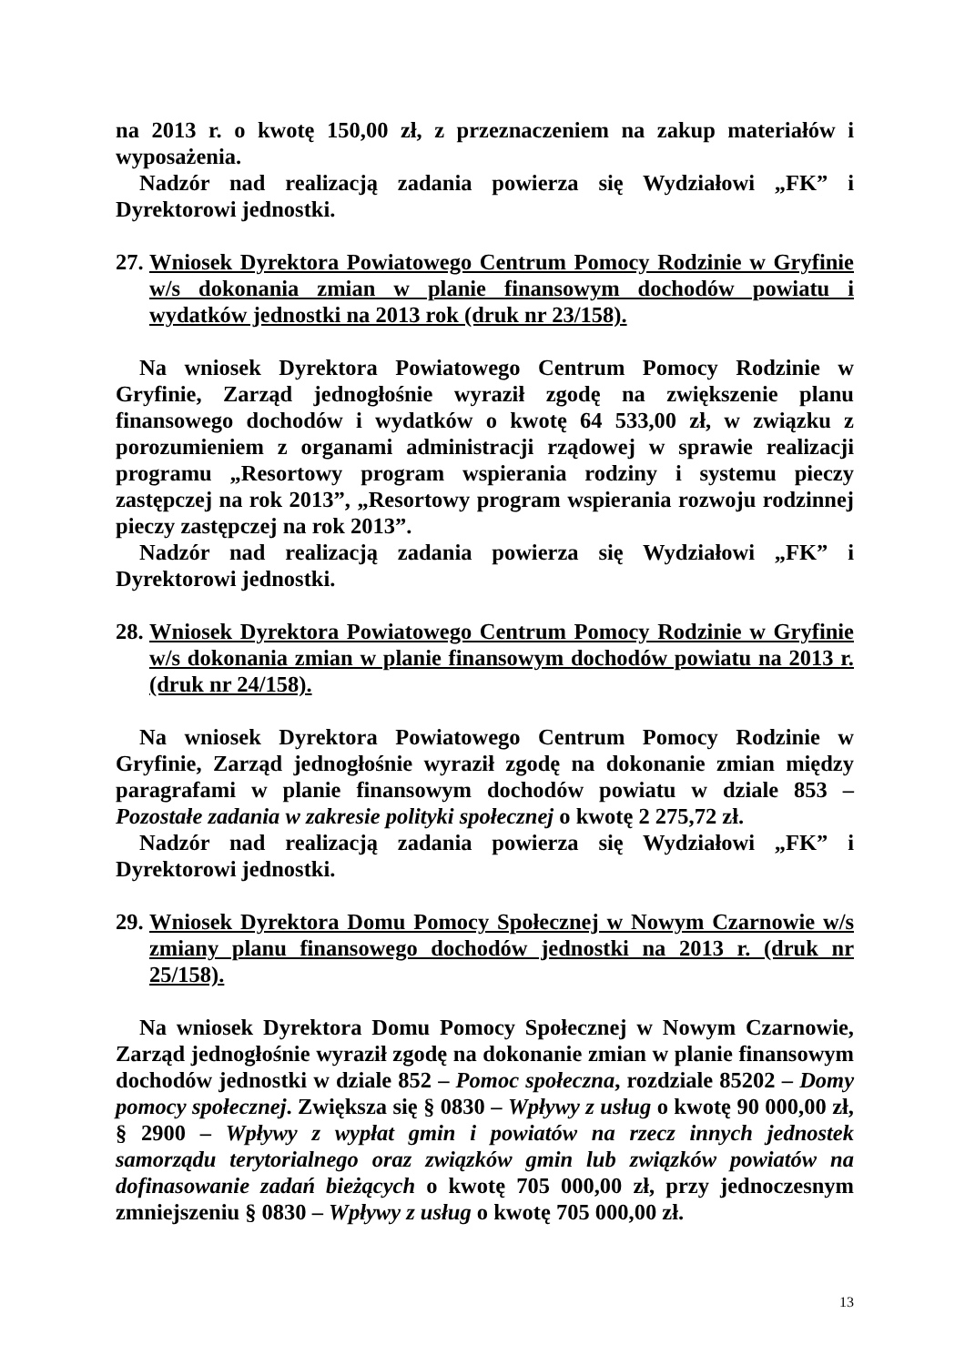na 2013 r. o kwotę 150,00 zł, z przeznaczeniem na zakup materiałów i wyposażenia.
Nadzór nad realizacją zadania powierza się Wydziałowi „FK” i Dyrektorowi jednostki.
27.
Wniosek Dyrektora Powiatowego Centrum Pomocy Rodzinie w Gryfinie w/s dokonania zmian w planie finansowym dochodów powiatu i wydatków jednostki na 2013 rok (druk nr 23/158).
Na wniosek Dyrektora Powiatowego Centrum Pomocy Rodzinie w Gryfinie, Zarząd jednogłośnie wyraził zgodę na zwiększenie planu finansowego dochodów i wydatków o kwotę 64 533,00 zł, w związku z porozumieniem z organami administracji rządowej w sprawie realizacji programu „Resortowy program wspierania rodziny i systemu pieczy zastępczej na rok 2013”, „Resortowy program wspierania rozwoju rodzinnej pieczy zastępczej na rok 2013”.
Nadzór nad realizacją zadania powierza się Wydziałowi „FK” i Dyrektorowi jednostki.
28.
Wniosek Dyrektora Powiatowego Centrum Pomocy Rodzinie w Gryfinie w/s dokonania zmian w planie finansowym dochodów powiatu na 2013 r. (druk nr 24/158).
Na wniosek Dyrektora Powiatowego Centrum Pomocy Rodzinie w Gryfinie, Zarząd jednogłośnie wyraził zgodę na dokonanie zmian między paragrafami w planie finansowym dochodów powiatu w dziale 853 – Pozostałe zadania w zakresie polityki społecznej o kwotę 2 275,72 zł.
Nadzór nad realizacją zadania powierza się Wydziałowi „FK” i Dyrektorowi jednostki.
29.
Wniosek Dyrektora Domu Pomocy Społecznej w Nowym Czarnowie w/s zmiany planu finansowego dochodów jednostki na 2013 r. (druk nr 25/158).
Na wniosek Dyrektora Domu Pomocy Społecznej w Nowym Czarnowie, Zarząd jednogłośnie wyraził zgodę na dokonanie zmian w planie finansowym dochodów jednostki w dziale 852 – Pomoc społeczna, rozdziale 85202 – Domy pomocy społecznej. Zwiększa się § 0830 – Wpływy z usług o kwotę 90 000,00 zł, § 2900 – Wpływy z wypłat gmin i powiatów na rzecz innych jednostek samorządu terytorialnego oraz związków gmin lub związków powiatów na dofinasowanie zadań bieżących o kwotę 705 000,00 zł, przy jednoczesnym zmniejszeniu § 0830 – Wpływy z usług o kwotę 705 000,00 zł.
13